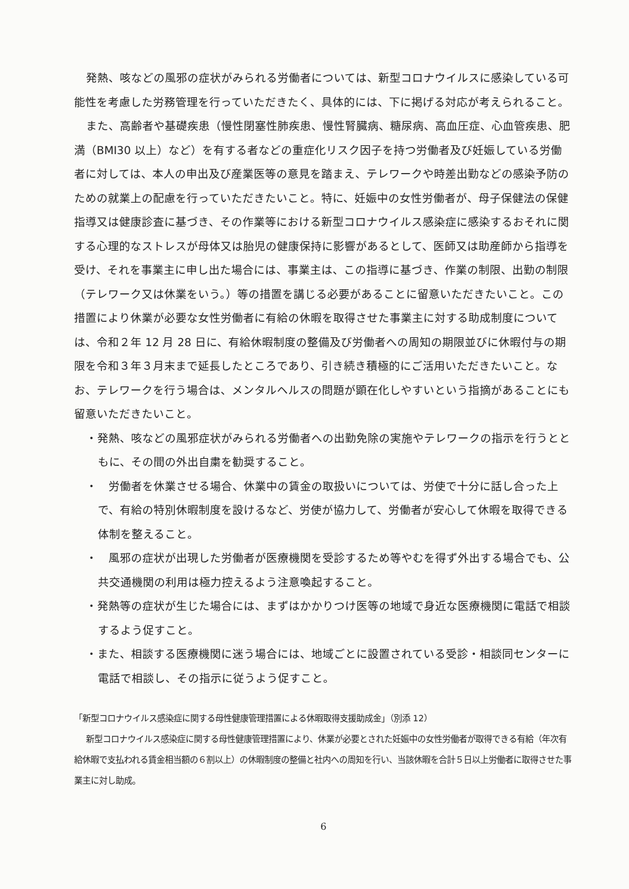発熱、咳などの風邪の症状がみられる労働者については、新型コロナウイルスに感染している可能性を考慮した労務管理を行っていただきたく、具体的には、下に掲げる対応が考えられること。
また、高齢者や基礎疾患（慢性閉塞性肺疾患、慢性腎臓病、糖尿病、高血圧症、心血管疾患、肥満（BMI30 以上）など）を有する者などの重症化リスク因子を持つ労働者及び妊娠している労働者に対しては、本人の申出及び産業医等の意見を踏まえ、テレワークや時差出勤などの感染予防のための就業上の配慮を行っていただきたいこと。特に、妊娠中の女性労働者が、母子保健法の保健指導又は健康診査に基づき、その作業等における新型コロナウイルス感染症に感染するおそれに関する心理的なストレスが母体又は胎児の健康保持に影響があるとして、医師又は助産師から指導を受け、それを事業主に申し出た場合には、事業主は、この指導に基づき、作業の制限、出勤の制限（テレワーク又は休業をいう。）等の措置を講じる必要があることに留意いただきたいこと。この措置により休業が必要な女性労働者に有給の休暇を取得させた事業主に対する助成制度については、令和２年 12 月 28 日に、有給休暇制度の整備及び労働者への周知の期限並びに休暇付与の期限を令和３年３月末まで延長したところであり、引き続き積極的にご活用いただきたいこと。なお、テレワークを行う場合は、メンタルヘルスの問題が顕在化しやすいという指摘があることにも留意いただきたいこと。
・発熱、咳などの風邪症状がみられる労働者への出勤免除の実施やテレワークの指示を行うとともに、その間の外出自粛を勧奨すること。
・　労働者を休業させる場合、休業中の賃金の取扱いについては、労使で十分に話し合った上で、有給の特別休暇制度を設けるなど、労使が協力して、労働者が安心して休暇を取得できる体制を整えること。
・　風邪の症状が出現した労働者が医療機関を受診するため等やむを得ず外出する場合でも、公共交通機関の利用は極力控えるよう注意喚起すること。
・発熱等の症状が生じた場合には、まずはかかりつけ医等の地域で身近な医療機関に電話で相談するよう促すこと。
・また、相談する医療機関に迷う場合には、地域ごとに設置されている受診・相談同センターに電話で相談し、その指示に従うよう促すこと。
「新型コロナウイルス感染症に関する母性健康管理措置による休暇取得支援助成金」（別添 12）
新型コロナウイルス感染症に関する母性健康管理措置により、休業が必要とされた妊娠中の女性労働者が取得できる有給（年次有給休暇で支払われる賃金相当額の６割以上）の休暇制度の整備と社内への周知を行い、当該休暇を合計５日以上労働者に取得させた事業主に対し助成。
6